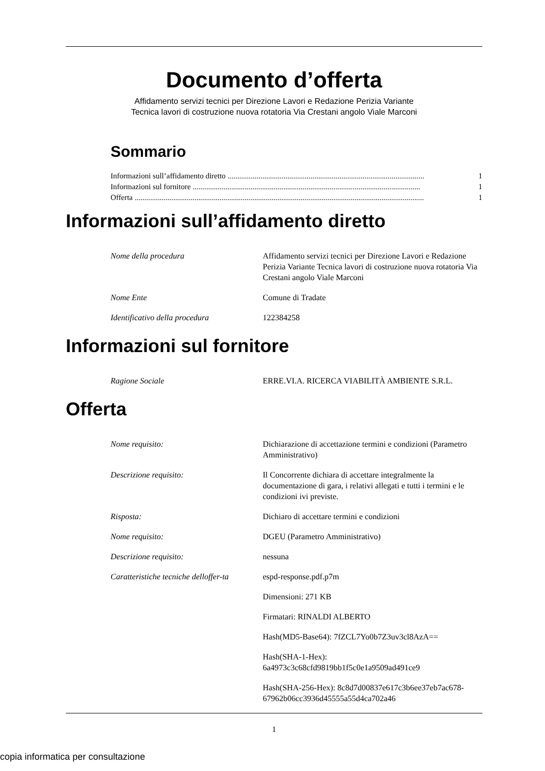Documento d’offerta
Affidamento servizi tecnici per Direzione Lavori e Redazione Perizia Variante
Tecnica lavori di costruzione nuova rotatoria Via Crestani angolo Viale Marconi
Sommario
Informazioni sull’affidamento diretto...................................................................................................... 1
Informazioni sul fornitore...................................................................................................................... 1
Offerta...................................................................................................................................................... 1
Informazioni sull’affidamento diretto
| Nome della procedura | Affidamento servizi tecnici per Direzione Lavori e Redazione Perizia Variante Tecnica lavori di costruzione nuova rotatoria Via Crestani angolo Viale Marconi |
| Nome Ente | Comune di Tradate |
| Identificativo della procedura | 122384258 |
Informazioni sul fornitore
| Ragione Sociale | ERRE.VI.A. RICERCA VIABILITÀ AMBIENTE S.R.L. |
Offerta
| Nome requisito: | Dichiarazione di accettazione termini e condizioni (Parametro Amministrativo) |
| Descrizione requisito: | Il Concorrente dichiara di accettare integralmente la documentazione di gara, i relativi allegati e tutti i termini e le condizioni ivi previste. |
| Risposta: | Dichiaro di accettare termini e condizioni |
| Nome requisito: | DGEU (Parametro Amministrativo) |
| Descrizione requisito: | nessuna |
| Caratteristiche tecniche delloffer-ta | espd-response.pdf.p7m |
| | Dimensioni: 271 KB |
| | Firmatari: RINALDI ALBERTO |
| | Hash(MD5-Base64): 7fZCL7Yo0b7Z3uv3cl8AzA== |
| | Hash(SHA-1-Hex): 6a4973c3c68cfd9819bb1f5c0e1a9509ad491ce9 |
| | Hash(SHA-256-Hex): 8c8d7d00837e617c3b6ee37eb7ac678-67962b06cc3936d45555a55d4ca702a46 |
1
copia informatica per consultazione